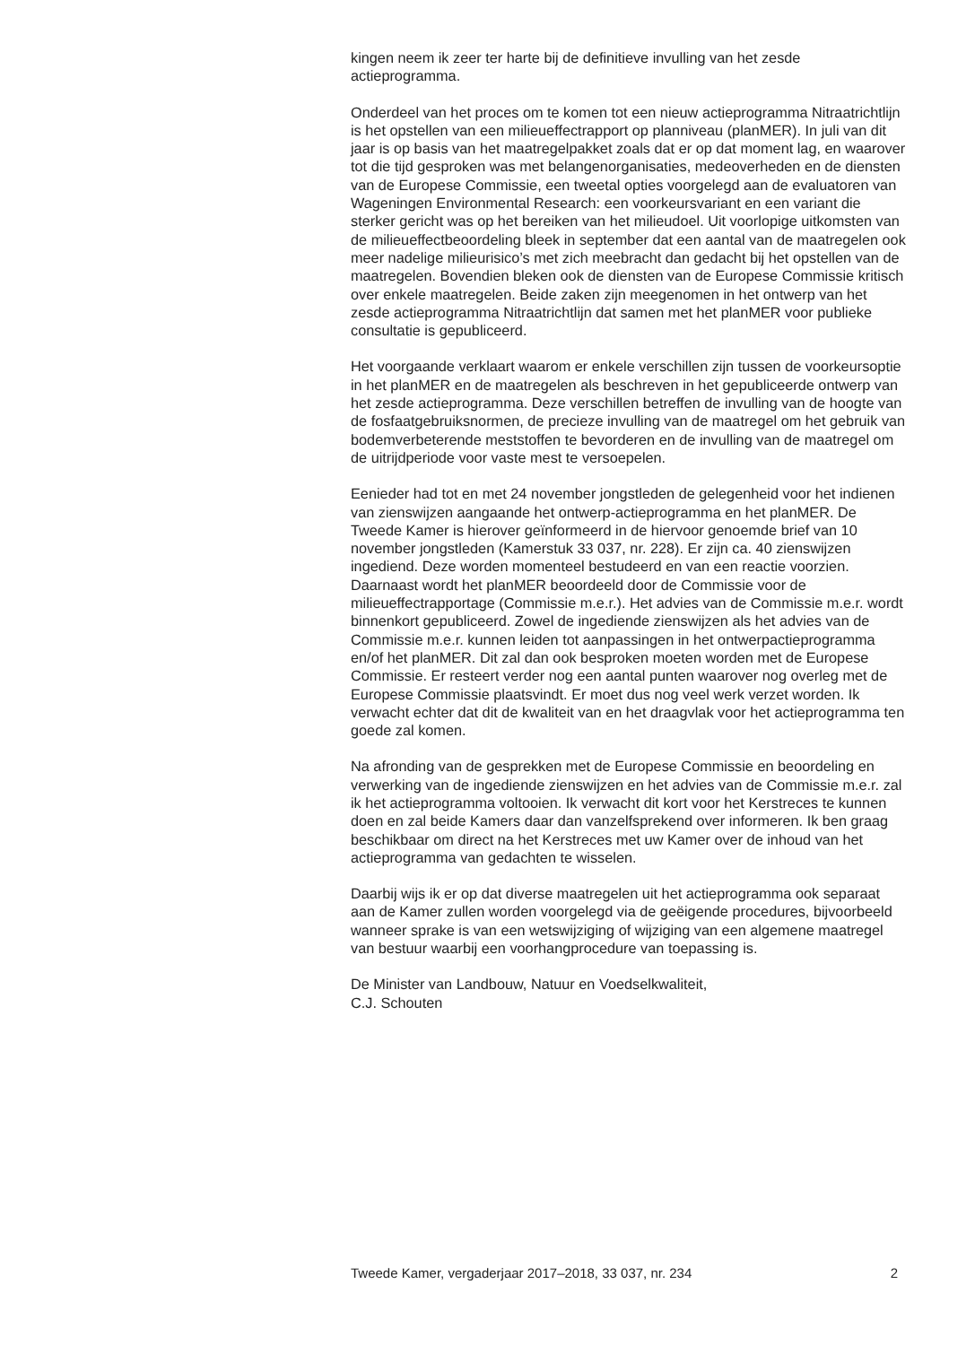kingen neem ik zeer ter harte bij de definitieve invulling van het zesde actieprogramma.
Onderdeel van het proces om te komen tot een nieuw actieprogramma Nitraatrichtlijn is het opstellen van een milieueffectrapport op planniveau (planMER). In juli van dit jaar is op basis van het maatregelpakket zoals dat er op dat moment lag, en waarover tot die tijd gesproken was met belangenorganisaties, medeoverheden en de diensten van de Europese Commissie, een tweetal opties voorgelegd aan de evaluatoren van Wageningen Environmental Research: een voorkeursvariant en een variant die sterker gericht was op het bereiken van het milieudoel. Uit voorlopige uitkomsten van de milieueffectbeoordeling bleek in september dat een aantal van de maatregelen ook meer nadelige milieurisico’s met zich meebracht dan gedacht bij het opstellen van de maatregelen. Bovendien bleken ook de diensten van de Europese Commissie kritisch over enkele maatregelen. Beide zaken zijn meegenomen in het ontwerp van het zesde actieprogramma Nitraatrichtlijn dat samen met het planMER voor publieke consultatie is gepubliceerd.
Het voorgaande verklaart waarom er enkele verschillen zijn tussen de voorkeursoptie in het planMER en de maatregelen als beschreven in het gepubliceerde ontwerp van het zesde actieprogramma. Deze verschillen betreffen de invulling van de hoogte van de fosfaatgebruiksnormen, de precieze invulling van de maatregel om het gebruik van bodemverbeterende meststoffen te bevorderen en de invulling van de maatregel om de uitrijdperiode voor vaste mest te versoepelen.
Eenieder had tot en met 24 november jongstleden de gelegenheid voor het indienen van zienswijzen aangaande het ontwerp-actieprogramma en het planMER. De Tweede Kamer is hierover geïnformeerd in de hiervoor genoemde brief van 10 november jongstleden (Kamerstuk 33 037, nr. 228). Er zijn ca. 40 zienswijzen ingediend. Deze worden momenteel bestudeerd en van een reactie voorzien. Daarnaast wordt het planMER beoordeeld door de Commissie voor de milieueffectrapportage (Commissie m.e.r.). Het advies van de Commissie m.e.r. wordt binnenkort gepubliceerd. Zowel de ingediende zienswijzen als het advies van de Commissie m.e.r. kunnen leiden tot aanpassingen in het ontwerpactieprogramma en/of het planMER. Dit zal dan ook besproken moeten worden met de Europese Commissie. Er resteert verder nog een aantal punten waarover nog overleg met de Europese Commissie plaatsvindt. Er moet dus nog veel werk verzet worden. Ik verwacht echter dat dit de kwaliteit van en het draagvlak voor het actieprogramma ten goede zal komen.
Na afronding van de gesprekken met de Europese Commissie en beoordeling en verwerking van de ingediende zienswijzen en het advies van de Commissie m.e.r. zal ik het actieprogramma voltooien. Ik verwacht dit kort voor het Kerstreces te kunnen doen en zal beide Kamers daar dan vanzelfsprekend over informeren. Ik ben graag beschikbaar om direct na het Kerstreces met uw Kamer over de inhoud van het actieprogramma van gedachten te wisselen.
Daarbij wijs ik er op dat diverse maatregelen uit het actieprogramma ook separaat aan de Kamer zullen worden voorgelegd via de geëigende procedures, bijvoorbeeld wanneer sprake is van een wetswijziging of wijziging van een algemene maatregel van bestuur waarbij een voorhangprocedure van toepassing is.
De Minister van Landbouw, Natuur en Voedselkwaliteit,
C.J. Schouten
Tweede Kamer, vergaderjaar 2017–2018, 33 037, nr. 234 2